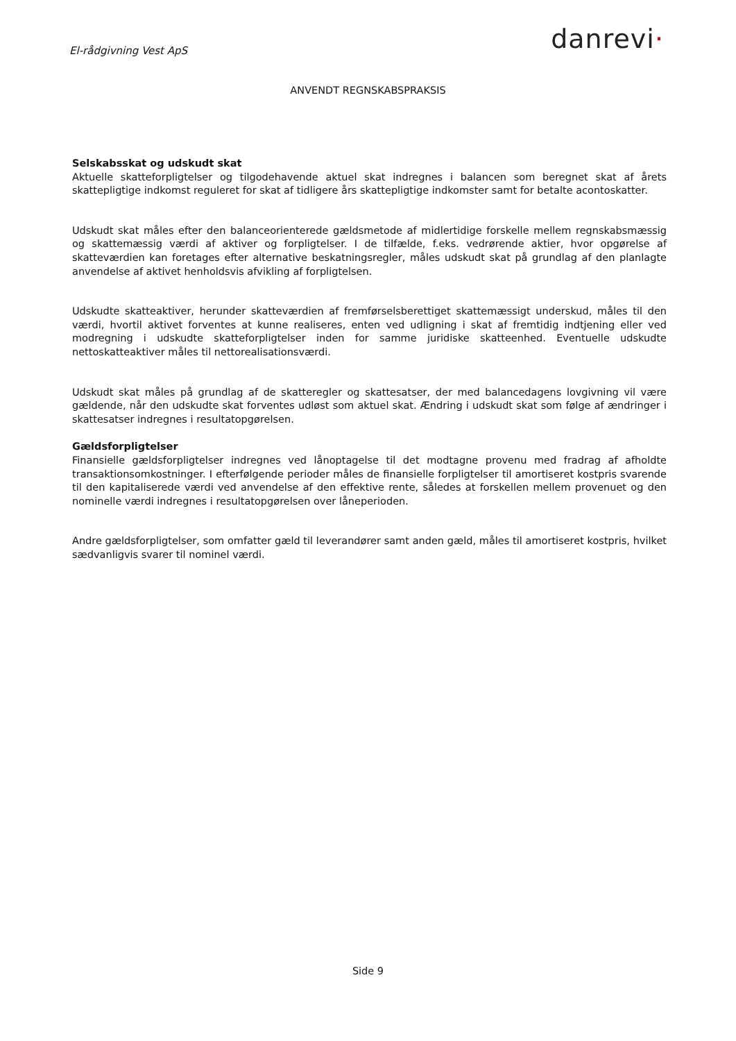El-rådgivning Vest ApS
danrevi·
ANVENDT REGNSKABSPRAKSIS
Selskabsskat og udskudt skat
Aktuelle skatteforpligtelser og tilgodehavende aktuel skat indregnes i balancen som beregnet skat af årets skattepligtige indkomst reguleret for skat af tidligere års skattepligtige indkomster samt for betalte acontoskatter.
Udskudt skat måles efter den balanceorienterede gældsmetode af midlertidige forskelle mellem regnskabsmæssig og skattemæssig værdi af aktiver og forpligtelser. I de tilfælde, f.eks. vedrørende aktier, hvor opgørelse af skatteværdien kan foretages efter alternative beskatningsregler, måles udskudt skat på grundlag af den planlagte anvendelse af aktivet henholdsvis afvikling af forpligtelsen.
Udskudte skatteaktiver, herunder skatteværdien af fremførselsberettiget skattemæssigt underskud, måles til den værdi, hvortil aktivet forventes at kunne realiseres, enten ved udligning i skat af fremtidig indtjening eller ved modregning i udskudte skatteforpligtelser inden for samme juridiske skatteenhed. Eventuelle udskudte nettoskatteaktiver måles til nettorealisationsværdi.
Udskudt skat måles på grundlag af de skatteregler og skattesatser, der med balancedagens lovgivning vil være gældende, når den udskudte skat forventes udløst som aktuel skat. Ændring i udskudt skat som følge af ændringer i skattesatser indregnes i resultatopgørelsen.
Gældsforpligtelser
Finansielle gældsforpligtelser indregnes ved lånoptagelse til det modtagne provenu med fradrag af afholdte transaktionsomkostninger. I efterfølgende perioder måles de finansielle forpligtelser til amortiseret kostpris svarende til den kapitaliserede værdi ved anvendelse af den effektive rente, således at forskellen mellem provenuet og den nominelle værdi indregnes i resultatopgørelsen over låneperioden.
Andre gældsforpligtelser, som omfatter gæld til leverandører samt anden gæld, måles til amortiseret kostpris, hvilket sædvanligvis svarer til nominel værdi.
Side 9